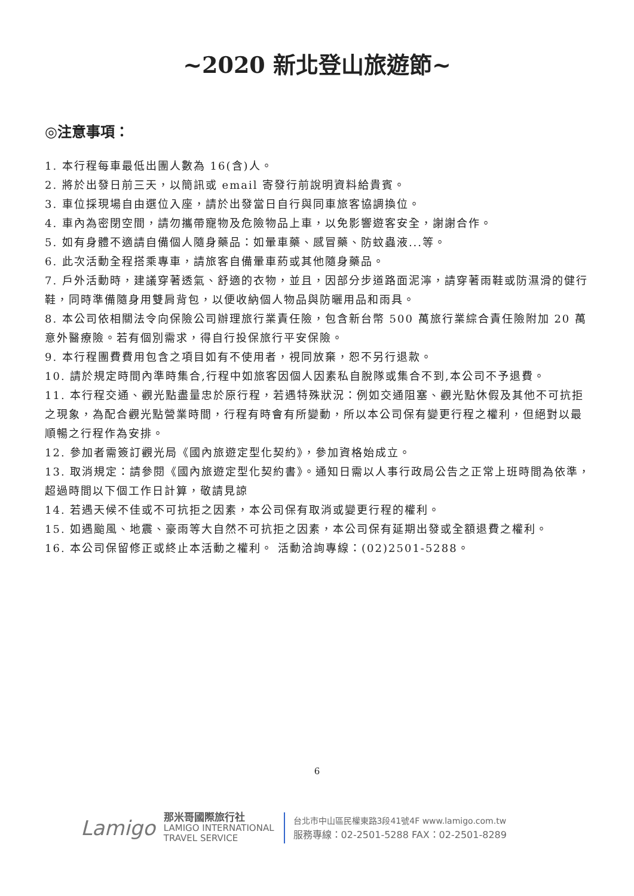~2020 新北登山旅遊節~
◎注意事項：
1. 本行程每車最低出團人數為 16(含)人。
2. 將於出發日前三天，以簡訊或 email 寄發行前說明資料給貴賓。
3. 車位採現場自由選位入座，請於出發當日自行與同車旅客協調換位。
4. 車內為密閉空間，請勿攜帶寵物及危險物品上車，以免影響遊客安全，謝謝合作。
5. 如有身體不適請自備個人隨身藥品：如暈車藥、感冒藥、防蚊蟲液...等。
6. 此次活動全程搭乘專車，請旅客自備暈車葯或其他隨身藥品。
7. 戶外活動時，建議穿著透氣、舒適的衣物，並且，因部分步道路面泥濘，請穿著雨鞋或防濕滑的健行鞋，同時準備隨身用雙肩背包，以便收納個人物品與防曬用品和雨具。
8. 本公司依相關法令向保險公司辦理旅行業責任險，包含新台幣 500 萬旅行業綜合責任險附加 20 萬意外醫療險。若有個別需求，得自行投保旅行平安保險。
9. 本行程團費費用包含之項目如有不使用者，視同放棄，恕不另行退款。
10. 請於規定時間內準時集合,行程中如旅客因個人因素私自脫隊或集合不到,本公司不予退費。
11. 本行程交通、觀光點盡量忠於原行程，若遇特殊狀況：例如交通阻塞、觀光點休假及其他不可抗拒之現象，為配合觀光點營業時間，行程有時會有所變動，所以本公司保有變更行程之權利，但絕對以最順暢之行程作為安排。
12. 參加者需簽訂觀光局《國內旅遊定型化契約》，參加資格始成立。
13. 取消規定：請參閱《國內旅遊定型化契約書》。通知日需以人事行政局公告之正常上班時間為依準，超過時間以下個工作日計算，敬請見諒
14. 若遇天候不佳或不可抗拒之因素，本公司保有取消或變更行程的權利。
15. 如遇颱風、地震、豪雨等大自然不可抗拒之因素，本公司保有延期出發或全額退費之權利。
16. 本公司保留修正或終止本活動之權利。 活動洽詢專線：(02)2501-5288。
6
Lamigo
那米哥國際旅行社
LAMIGO INTERNATIONAL
TRAVEL SERVICE
台北市中山區民權東路3段41號4F www.lamigo.com.tw
服務專線：02-2501-5288 FAX：02-2501-8289